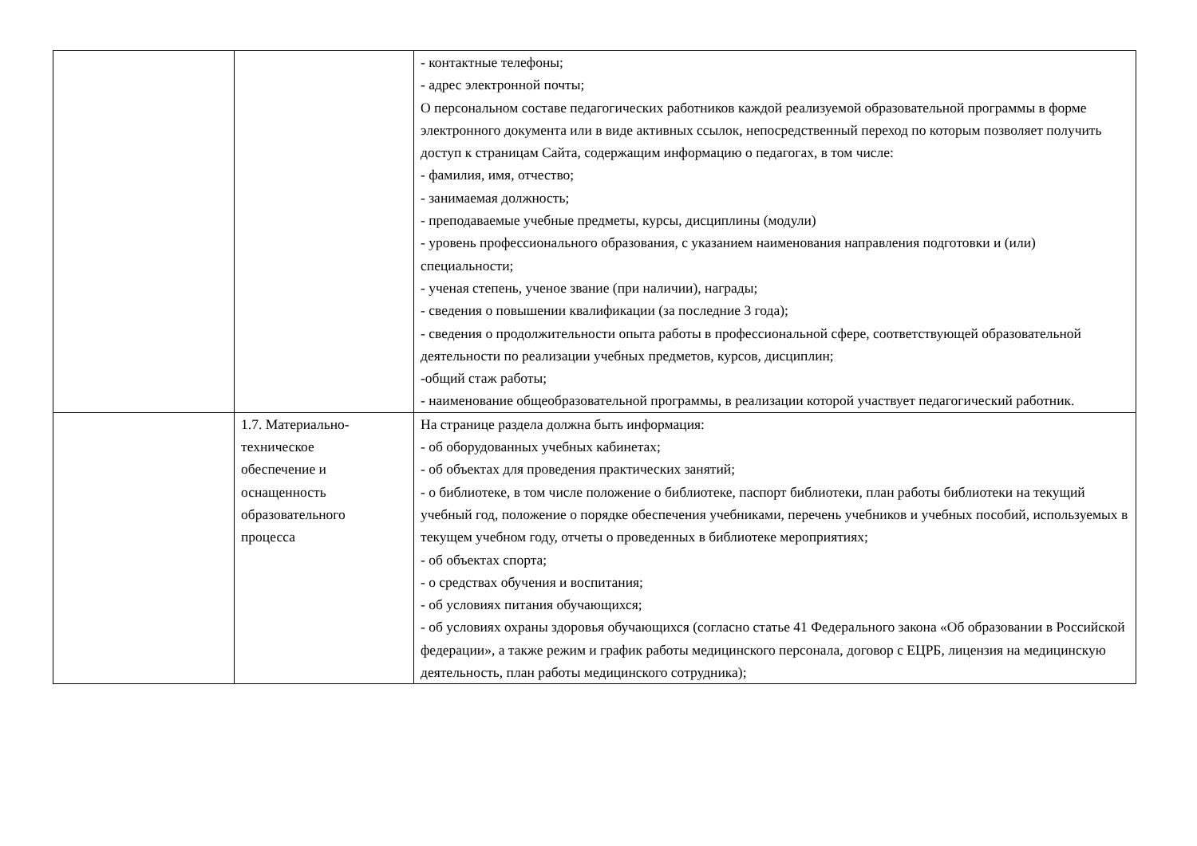| | | - контактные телефоны; - адрес электронной почты; О персональном составе педагогических работников каждой реализуемой образовательной программы в форме электронного документа или в виде активных ссылок, непосредственный переход по которым позволяет получить доступ к страницам Сайта, содержащим информацию о педагогах, в том числе: - фамилия, имя, отчество; - занимаемая должность; - преподаваемые учебные предметы, курсы, дисциплины (модули) - уровень профессионального образования, с указанием наименования направления подготовки и (или) специальности; - ученая степень, ученое звание (при наличии), награды; - сведения о повышении квалификации (за последние 3 года); - сведения о продолжительности опыта работы в профессиональной сфере, соответствующей образовательной деятельности по реализации учебных предметов, курсов, дисциплин; -общий стаж работы; - наименование общеобразовательной программы, в реализации которой участвует педагогический работник. |
| | 1.7. Материально- техническое обеспечение и оснащенность образовательного процесса | На странице раздела должна быть информация: - об оборудованных учебных кабинетах; - об объектах для проведения практических занятий; - о библиотеке, в том числе положение о библиотеке, паспорт библиотеки, план работы библиотеки на текущий учебный год, положение о порядке обеспечения учебниками, перечень учебников и учебных пособий, используемых в текущем учебном году, отчеты о проведенных в библиотеке мероприятиях; - об объектах спорта; - о средствах обучения и воспитания; - об условиях питания обучающихся; - об условиях охраны здоровья обучающихся (согласно статье 41 Федерального закона «Об образовании в Российской федерации», а также режим и график работы медицинского персонала, договор с ЕЦРБ, лицензия на медицинскую деятельность, план работы медицинского сотрудника); |